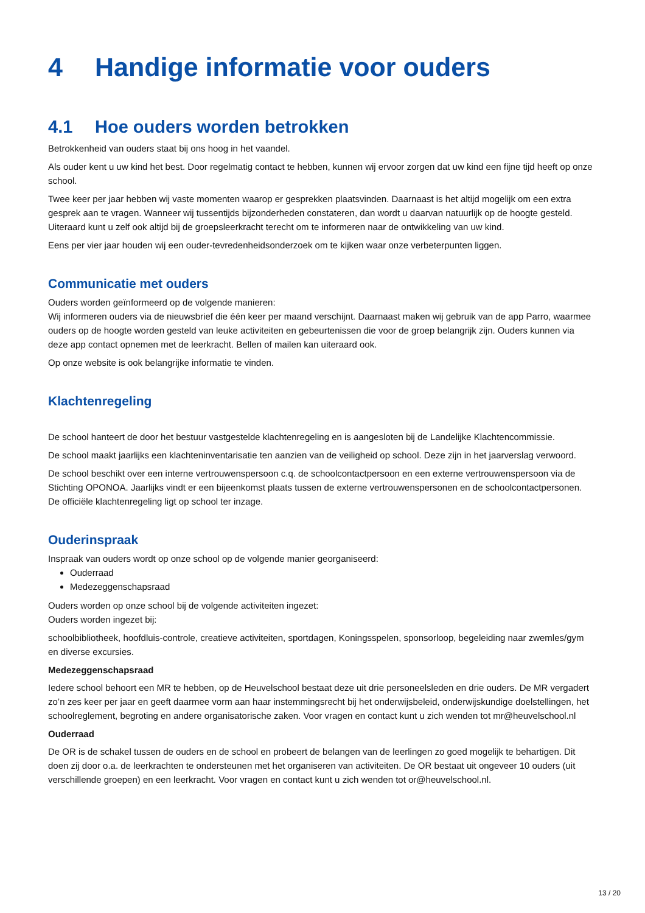4 Handige informatie voor ouders
4.1 Hoe ouders worden betrokken
Betrokkenheid van ouders staat bij ons hoog in het vaandel.
Als ouder kent u uw kind het best. Door regelmatig contact te hebben, kunnen wij ervoor zorgen dat uw kind een fijne tijd heeft op onze school.
Twee keer per jaar hebben wij vaste momenten waarop er gesprekken plaatsvinden. Daarnaast is het altijd mogelijk om een extra gesprek aan te vragen. Wanneer wij tussentijds bijzonderheden constateren, dan wordt u daarvan natuurlijk op de hoogte gesteld. Uiteraard kunt u zelf ook altijd bij de groepsleerkracht terecht om te informeren naar de ontwikkeling van uw kind.
Eens per vier jaar houden wij een ouder-tevredenheidsonderzoek om te kijken waar onze verbeterpunten liggen.
Communicatie met ouders
Ouders worden geïnformeerd op de volgende manieren:
Wij informeren ouders via de nieuwsbrief die één keer per maand verschijnt. Daarnaast maken wij gebruik van de app Parro, waarmee ouders op de hoogte worden gesteld van leuke activiteiten en gebeurtenissen die voor de groep belangrijk zijn. Ouders kunnen via deze app contact opnemen met de leerkracht. Bellen of mailen kan uiteraard ook.
Op onze website is ook belangrijke informatie te vinden.
Klachtenregeling
De school hanteert de door het bestuur vastgestelde klachtenregeling en is aangesloten bij de Landelijke Klachtencommissie.
De school maakt jaarlijks een klachteninventarisatie ten aanzien van de veiligheid op school. Deze zijn in het jaarverslag verwoord.
De school beschikt over een interne vertrouwenspersoon c.q. de schoolcontactpersoon en een externe vertrouwenspersoon via de Stichting OPONOA. Jaarlijks vindt er een bijeenkomst plaats tussen de externe vertrouwenspersonen en de schoolcontactpersonen. De officiële klachtenregeling ligt op school ter inzage.
Ouderinspraak
Inspraak van ouders wordt op onze school op de volgende manier georganiseerd:
Ouderraad
Medezeggenschapsraad
Ouders worden op onze school bij de volgende activiteiten ingezet:
Ouders worden ingezet bij:
schoolbibliotheek, hoofdluis-controle, creatieve activiteiten, sportdagen, Koningsspelen, sponsorloop, begeleiding naar zwemles/gym en diverse excursies.
Medezeggenschapsraad
Iedere school behoort een MR te hebben, op de Heuvelschool bestaat deze uit drie personeelsleden en drie ouders. De MR vergadert zo’n zes keer per jaar en geeft daarmee vorm aan haar instemmingsrecht bij het onderwijsbeleid, onderwijskundige doelstellingen, het schoolreglement, begroting en andere organisatorische zaken. Voor vragen en contact kunt u zich wenden tot mr@heuvelschool.nl
Ouderraad
De OR is de schakel tussen de ouders en de school en probeert de belangen van de leerlingen zo goed mogelijk te behartigen. Dit doen zij door o.a. de leerkrachten te ondersteunen met het organiseren van activiteiten. De OR bestaat uit ongeveer 10 ouders (uit verschillende groepen) en een leerkracht. Voor vragen en contact kunt u zich wenden tot or@heuvelschool.nl.
13 / 20